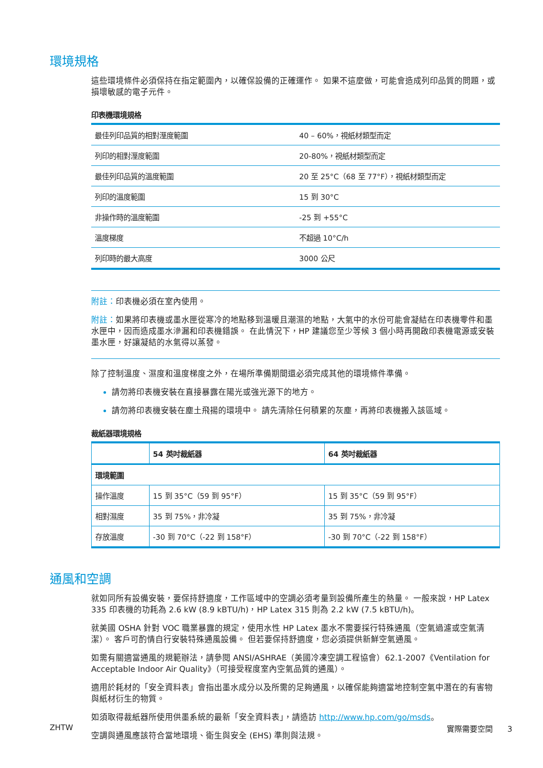環境規格
這些環境條件必須保持在指定範圍內，以確保設備的正確運作。 如果不這麼做，可能會造成列印品質的問題，或損壞敏感的電子元件。
印表機環境規格
| 最佳列印品質的相對溼度範圍 | 40 – 60%，視紙材類型而定 |
| 列印的相對溼度範圍 | 20-80%，視紙材類型而定 |
| 最佳列印品質的溫度範圍 | 20 至 25°C（68 至 77°F），視紙材類型而定 |
| 列印的溫度範圍 | 15 到 30°C |
| 非操作時的溫度範圍 | -25 到 +55°C |
| 溫度梯度 | 不超過 10°C/h |
| 列印時的最大高度 | 3000 公尺 |
附註：印表機必須在室內使用。
附註：如果將印表機或墨水匣從寒冷的地點移到溫暖且潮濕的地點，大氣中的水份可能會凝結在印表機零件和墨水匣中，因而造成墨水滲漏和印表機錯誤。 在此情況下，HP 建議您至少等候 3 個小時再開啟印表機電源或安裝墨水匣，好讓凝結的水氣得以蒸發。
除了控制溫度、濕度和溫度梯度之外，在場所準備期間還必須完成其他的環境條件準備。
請勿將印表機安裝在直接暴露在陽光或強光源下的地方。
請勿將印表機安裝在塵土飛揚的環境中。 請先清除任何積累的灰塵，再將印表機搬入該區域。
裁紙器環境規格
| | 54 英吋裁紙器 | 64 英吋裁紙器 |
| --- | --- | --- |
| 環境範圍 | | |
| 操作溫度 | 15 到 35°C（59 到 95°F） | 15 到 35°C（59 到 95°F） |
| 相對濕度 | 35 到 75%，非冷凝 | 35 到 75%，非冷凝 |
| 存放溫度 | -30 到 70°C（-22 到 158°F） | -30 到 70°C（-22 到 158°F） |
通風和空調
就如同所有設備安裝，要保持舒適度，工作區域中的空調必須考量到設備所產生的熱量。 一般來說，HP Latex 335 印表機的功耗為 2.6 kW (8.9 kBTU/h)，HP Latex 315 則為 2.2 kW (7.5 kBTU/h)。
就美國 OSHA 針對 VOC 職業暴露的規定，使用水性 HP Latex 墨水不需要採行特殊通風（空氣過濾或空氣清潔）。 客戶可酌情自行安裝特殊通風設備。 但若要保持舒適度，您必須提供新鮮空氣通風。
如需有關適當通風的規範辦法，請參閱 ANSI/ASHRAE（美國冷凍空調工程協會）62.1-2007《Ventilation for Acceptable Indoor Air Quality》（可接受程度室內空氣品質的通風）。
適用於耗材的「安全資料表」會指出墨水成分以及所需的足夠通風，以確保能夠適當地控制空氣中潛在的有害物與紙材衍生的物質。
如須取得裁紙器所使用供墨系統的最新「安全資料表」，請造訪 http://www.hp.com/go/msds。
空調與通風應該符合當地環境、衛生與安全 (EHS) 準則與法規。
ZHTW 實際需要空間 3